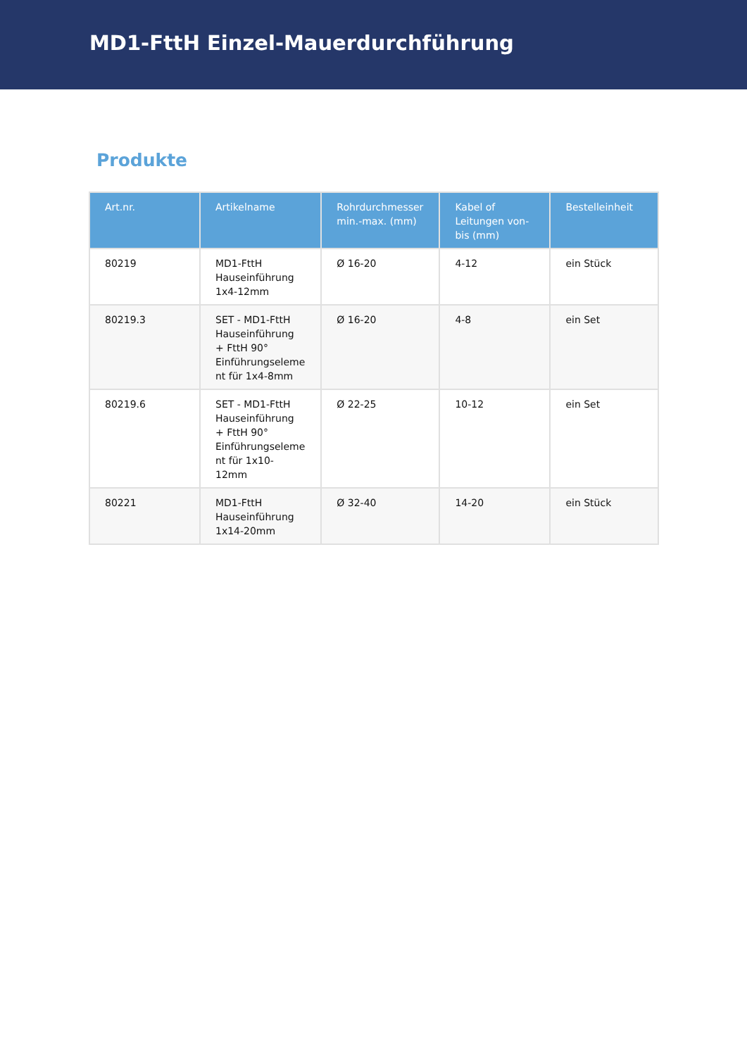MD1-FttH Einzel-Mauerdurchführung
Produkte
| Art.nr. | Artikelname | Rohrdurchmesser min.-max. (mm) | Kabel of Leitungen von-bis (mm) | Bestelleinheit |
| --- | --- | --- | --- | --- |
| 80219 | MD1-FttH Hauseinführung 1x4-12mm | Ø 16-20 | 4-12 | ein Stück |
| 80219.3 | SET - MD1-FttH Hauseinführung + FttH 90° Einführungseleme nt für 1x4-8mm | Ø 16-20 | 4-8 | ein Set |
| 80219.6 | SET - MD1-FttH Hauseinführung + FttH 90° Einführungseleme nt für 1x10-12mm | Ø 22-25 | 10-12 | ein Set |
| 80221 | MD1-FttH Hauseinführung 1x14-20mm | Ø 32-40 | 14-20 | ein Stück |